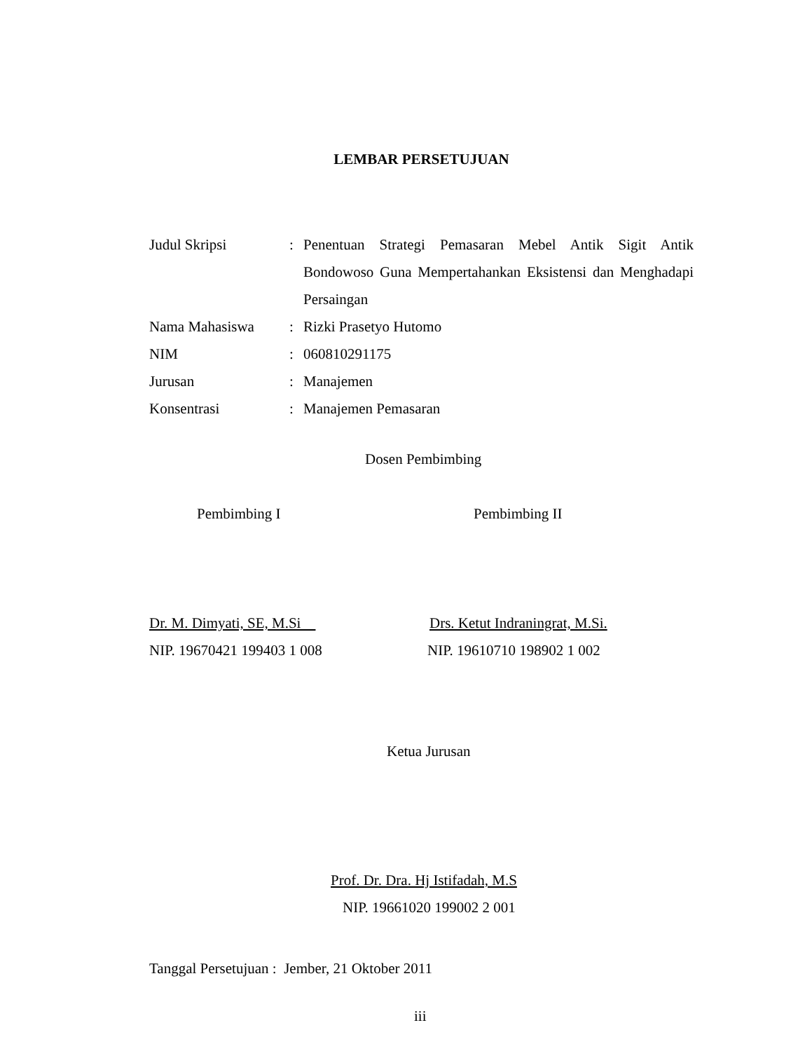LEMBAR PERSETUJUAN
| Judul Skripsi | : | Penentuan Strategi Pemasaran Mebel Antik Sigit Antik Bondowoso Guna Mempertahankan Eksistensi dan Menghadapi Persaingan |
| Nama Mahasiswa | : | Rizki Prasetyo Hutomo |
| NIM | : | 060810291175 |
| Jurusan | : | Manajemen |
| Konsentrasi | : | Manajemen Pemasaran |
Dosen Pembimbing
Pembimbing I Pembimbing II
Dr. M. Dimyati, SE, M.Si Drs. Ketut Indraningrat, M.Si.
NIP. 19670421 199403 1 008 NIP. 19610710 198902 1 002
Ketua Jurusan
Prof. Dr. Dra. Hj Istifadah, M.S
NIP. 19661020 199002 2 001
Tanggal Persetujuan : Jember, 21 Oktober 2011
iii